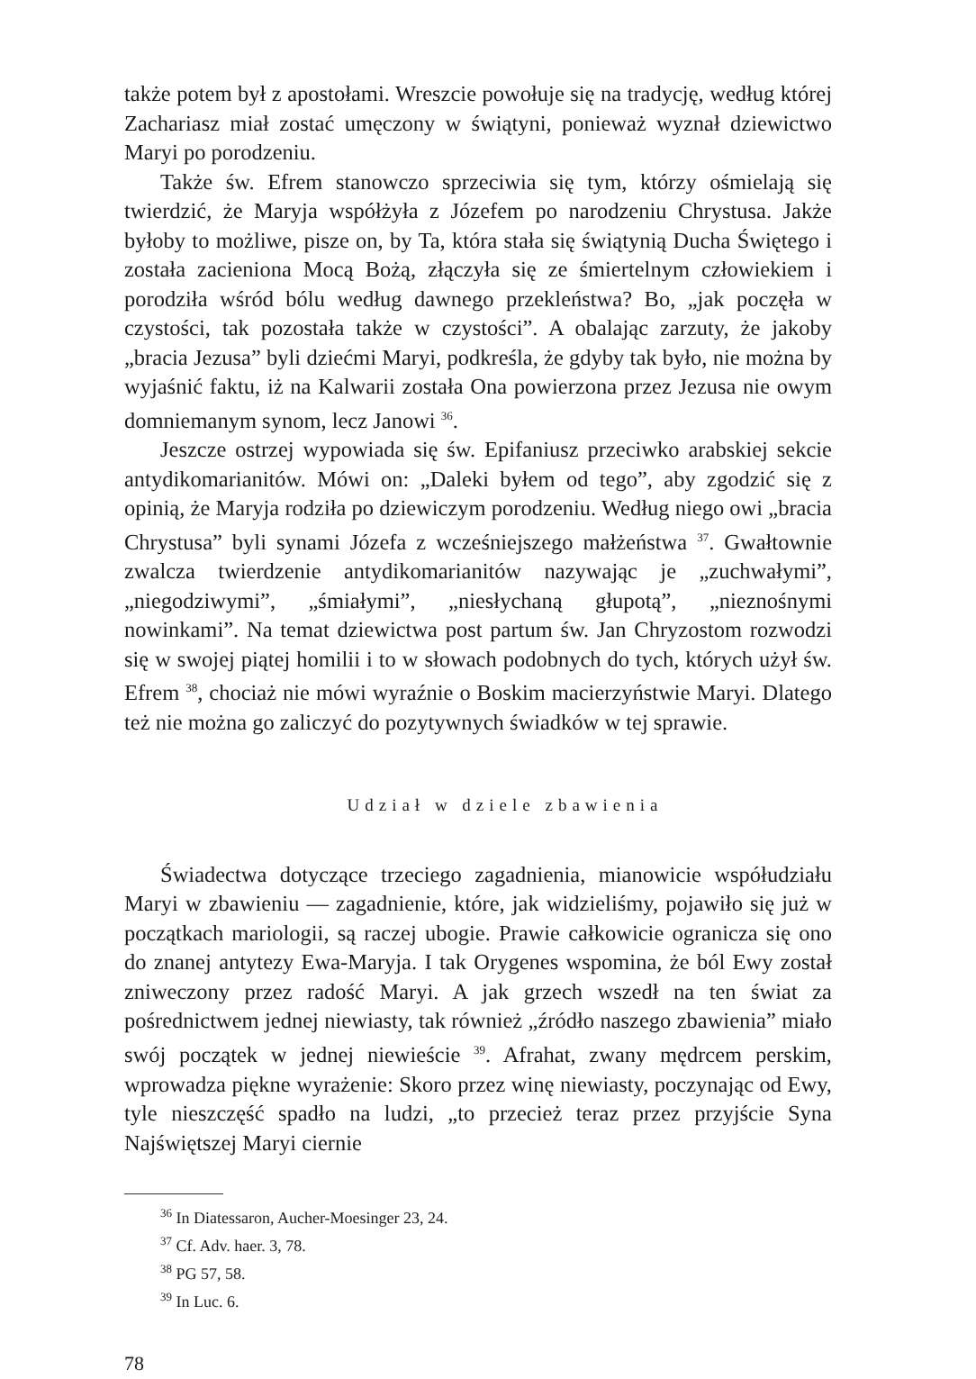także potem był z apostołami. Wreszcie powołuje się na tradycję, według której Zachariasz miał zostać umęczony w świątyni, ponieważ wyznał dziewictwo Maryi po porodzeniu.
Także św. Efrem stanowczo sprzeciwia się tym, którzy ośmielają się twierdzić, że Maryja współżyła z Józefem po narodzeniu Chrystusa. Jakże byłoby to możliwe, pisze on, by Ta, która stała się świątynią Ducha Świętego i została zacieniona Mocą Bożą, złączyła się ze śmiertelnym człowiekiem i porodziła wśród bólu według dawnego przekleństwa? Bo, „jak poczęła w czystości, tak pozostała także w czystości”. A obalając zarzuty, że jakoby „bracia Jezusa” byli dziećmi Maryi, podkreśla, że gdyby tak było, nie można by wyjaśnić faktu, iż na Kalwarii została Ona powierzona przez Jezusa nie owym domniemanym synom, lecz Janowi <sup>36</sup>.
Jeszcze ostrzej wypowiada się św. Epifaniusz przeciwko arabskiej sekcie antydikomarianitów. Mówi on: „Daleki byłem od tego”, aby zgodzić się z opinią, że Maryja rodziła po dziewiczym porodzeniu. Według niego owi „bracia Chrystusa” byli synami Józefa z wcześniejszego małżeństwa <sup>37</sup>. Gwałtownie zwalcza twierdzenie antydikomarianitów nazywając je „zuchwałymi”, „niegodziwymi”, „śmiałymi”, „niesłychaną głupotą”, „nieznośnymi nowinkami”. Na temat dziewictwa post partum św. Jan Chryzostom rozwodzi się w swojej piątej homilii i to w słowach podobnych do tych, których użył św. Efrem <sup>38</sup>, chociaż nie mówi wyraźnie o Boskim macierzyństwie Maryi. Dlatego też nie można go zaliczyć do pozytywnych świadków w tej sprawie.
Udział w dziele zbawienia
Świadectwa dotyczące trzeciego zagadnienia, mianowicie współudziału Maryi w zbawieniu — zagadnienie, które, jak widzieliśmy, pojawiło się już w początkach mariologii, są raczej ubogie. Prawie całkowicie ogranicza się ono do znanej antytezy Ewa-Maryja. I tak Orygenes wspomina, że ból Ewy został zniweczony przez radość Maryi. A jak grzech wszedł na ten świat za pośrednictwem jednej niewiasty, tak również „źródło naszego zbawienia” miało swój początek w jednej niewieście <sup>39</sup>. Afrahat, zwany mędrcem perskim, wprowadza piękne wyrażenie: Skoro przez winę niewiasty, poczynając od Ewy, tyle nieszczęść spadło na ludzi, „to przecież teraz przez przyjście Syna Najświętszej Maryi ciernie
<sup>36</sup> In Diatessaron, Aucher-Moesinger 23, 24.
<sup>37</sup> Cf. Adv. haer. 3, 78.
<sup>38</sup> PG 57, 58.
<sup>39</sup> In Luc. 6.
78